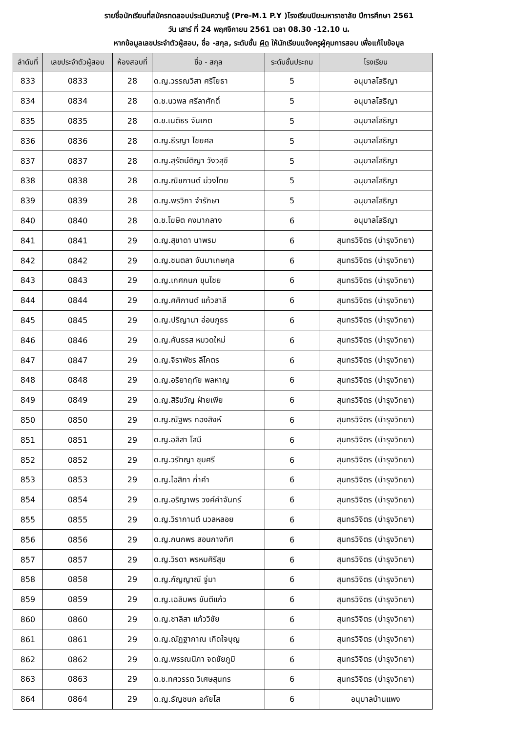รายชื่อนักเรียนที่สมัครทดสอบประเมินความรู้ (Pre-M.1 P.Y )โรงเรียนปิยะมหาราชาลัย ปีการศึกษา 2561
วัน เสาร์ ที่ 24 พฤศจิกายน 2561 เวลา 08.30 -12.10 น.
หากข้อมูลเลขประจำตัวผู้สอบ, ชื่อ -สกุล, ระดับชั้น ผิด ให้นักเรียนแจ้งครูผู้คุมการสอบ เพื่อแก้ไขข้อมูล
| ลำดับที่ | เลขประจำตัวผู้สอบ | ห้องสอบที่ | ชื่อ - สกุล | ระดับชั้นประถม | โรงเรียน |
| --- | --- | --- | --- | --- | --- |
| 833 | 0833 | 28 | ด.ญ.วรรณวิสา ศรีโยธา | 5 | อนุบาลโสธิญา |
| 834 | 0834 | 28 | ด.ช.นวพล ศรีลาศักดิ์ | 5 | อนุบาลโสธิญา |
| 835 | 0835 | 28 | ด.ช.เนติธร จันเกต | 5 | อนุบาลโสธิญา |
| 836 | 0836 | 28 | ด.ญ.ธีรญา ไชยศล | 5 | อนุบาลโสธิญา |
| 837 | 0837 | 28 | ด.ญ.สุรัตน์ติญา วังวสุขี | 5 | อนุบาลโสธิญา |
| 838 | 0838 | 28 | ด.ญ.ณิชกานต์ ม่วงไทย | 5 | อนุบาลโสธิญา |
| 839 | 0839 | 28 | ด.ญ.พรวิภา จำรักษา | 5 | อนุบาลโสธิญา |
| 840 | 0840 | 28 | ด.ช.โฆษิต คงมากลาง | 6 | อนุบาลโสธิญา |
| 841 | 0841 | 29 | ด.ญ.สุชาดา นาพรม | 6 | สุนทรวิจิตร (บำรุงวิทยา) |
| 842 | 0842 | 29 | ด.ญ.ชนตลา จันมาเกษกุล | 6 | สุนทรวิจิตร (บำรุงวิทยา) |
| 843 | 0843 | 29 | ด.ญ.เกศกนก ขุนไชย | 6 | สุนทรวิจิตร (บำรุงวิทยา) |
| 844 | 0844 | 29 | ด.ญ.ศศิกานต์ แก้วสาลี | 6 | สุนทรวิจิตร (บำรุงวิทยา) |
| 845 | 0845 | 29 | ด.ญ.ปริญานา อ่อนภูธร | 6 | สุนทรวิจิตร (บำรุงวิทยา) |
| 846 | 0846 | 29 | ด.ญ.คันธรส หมวดใหม่ | 6 | สุนทรวิจิตร (บำรุงวิทยา) |
| 847 | 0847 | 29 | ด.ญ.จิราพัชร ลีโคตร | 6 | สุนทรวิจิตร (บำรุงวิทยา) |
| 848 | 0848 | 29 | ด.ญ.อริยาฤทัย พลหาญ | 6 | สุนทรวิจิตร (บำรุงวิทยา) |
| 849 | 0849 | 29 | ด.ญ.สิริขวัญ ฝ่ายเพีย | 6 | สุนทรวิจิตร (บำรุงวิทยา) |
| 850 | 0850 | 29 | ด.ญ.ณัฐพร ทองสิงห์ | 6 | สุนทรวิจิตร (บำรุงวิทยา) |
| 851 | 0851 | 29 | ด.ญ.อลิสา โสมี | 6 | สุนทรวิจิตร (บำรุงวิทยา) |
| 852 | 0852 | 29 | ด.ญ.วรัทญา ชุมศรี | 6 | สุนทรวิจิตร (บำรุงวิทยา) |
| 853 | 0853 | 29 | ด.ญ.ไอสิกา ก่ำคำ | 6 | สุนทรวิจิตร (บำรุงวิทยา) |
| 854 | 0854 | 29 | ด.ญ.อริญาพร วงค์คำจันทร์ | 6 | สุนทรวิจิตร (บำรุงวิทยา) |
| 855 | 0855 | 29 | ด.ญ.วิรากานต์ นวลหลอย | 6 | สุนทรวิจิตร (บำรุงวิทยา) |
| 856 | 0856 | 29 | ด.ญ.กนกพร สอนกางทิศ | 6 | สุนทรวิจิตร (บำรุงวิทยา) |
| 857 | 0857 | 29 | ด.ญ.วิรดา พรหมศิรีสุข | 6 | สุนทรวิจิตร (บำรุงวิทยา) |
| 858 | 0858 | 29 | ด.ญ.กัญญาณี จู่มา | 6 | สุนทรวิจิตร (บำรุงวิทยา) |
| 859 | 0859 | 29 | ด.ญ.เฉลิมพร ขันตีแก้ว | 6 | สุนทรวิจิตร (บำรุงวิทยา) |
| 860 | 0860 | 29 | ด.ญ.ชาลิสา แก้ววิชัย | 6 | สุนทรวิจิตร (บำรุงวิทยา) |
| 861 | 0861 | 29 | ด.ญ.ณัฏฐากาณ เกิดใจบุญ | 6 | สุนทรวิจิตร (บำรุงวิทยา) |
| 862 | 0862 | 29 | ด.ญ.พรรณนิภา จดชัยภูมิ | 6 | สุนทรวิจิตร (บำรุงวิทยา) |
| 863 | 0863 | 29 | ด.ช.ทศวรรต วิเศษสุนทร | 6 | สุนทรวิจิตร (บำรุงวิทยา) |
| 864 | 0864 | 29 | ด.ญ.ธัญชนก อภัยโส | 6 | อนุบาลบ้านแพง |